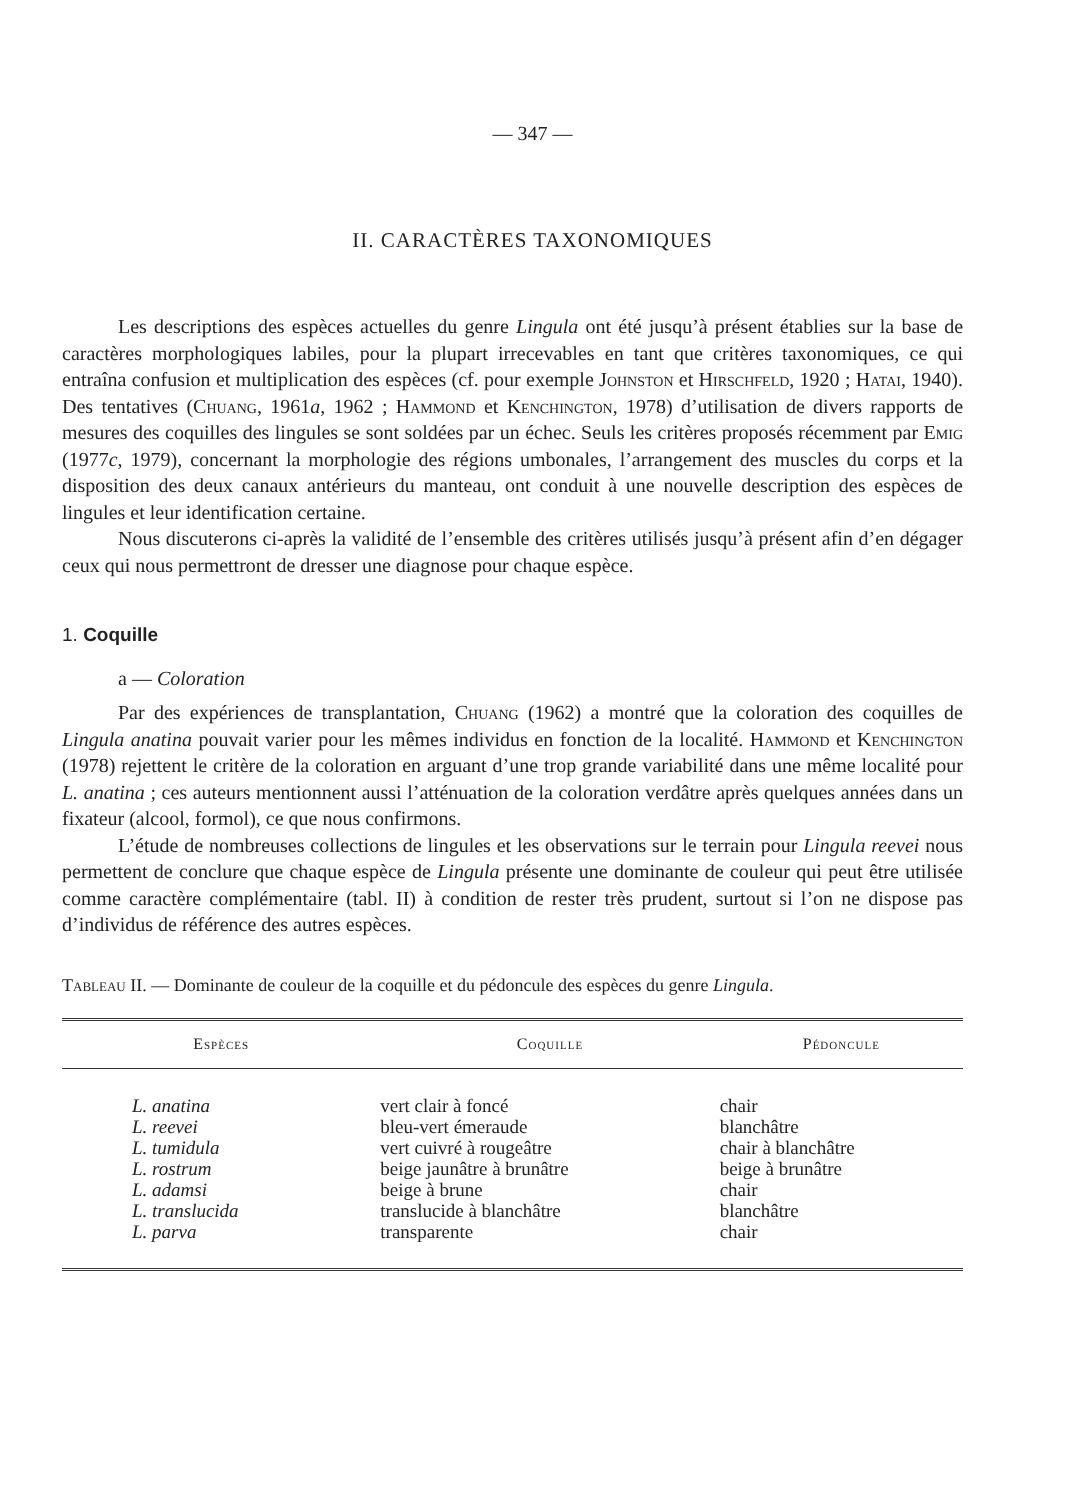— 347 —
II. CARACTÈRES TAXONOMIQUES
Les descriptions des espèces actuelles du genre Lingula ont été jusqu’à présent établies sur la base de caractères morphologiques labiles, pour la plupart irrecevables en tant que critères taxonomiques, ce qui entraîna confusion et multiplication des espèces (cf. pour exemple Johnston et Hirschfeld, 1920 ; Hatai, 1940). Des tentatives (Chuang, 1961a, 1962 ; Hammond et Kenchington, 1978) d’utilisation de divers rapports de mesures des coquilles des lingules se sont soldées par un échec. Seuls les critères proposés récemment par Emig (1977c, 1979), concernant la morphologie des régions umbonales, l’arrangement des muscles du corps et la disposition des deux canaux antérieurs du manteau, ont conduit à une nouvelle description des espèces de lingules et leur identification certaine.
Nous discuterons ci-après la validité de l’ensemble des critères utilisés jusqu’à présent afin d’en dégager ceux qui nous permettront de dresser une diagnose pour chaque espèce.
1. Coquille
a — Coloration
Par des expériences de transplantation, Chuang (1962) a montré que la coloration des coquilles de Lingula anatina pouvait varier pour les mêmes individus en fonction de la localité. Hammond et Kenchington (1978) rejettent le critère de la coloration en arguant d’une trop grande variabilité dans une même localité pour L. anatina ; ces auteurs mentionnent aussi l’atténuation de la coloration verdâtre après quelques années dans un fixateur (alcool, formol), ce que nous confirmons.
L’étude de nombreuses collections de lingules et les observations sur le terrain pour Lingula reevei nous permettent de conclure que chaque espèce de Lingula présente une dominante de couleur qui peut être utilisée comme caractère complémentaire (tabl. II) à condition de rester très prudent, surtout si l’on ne dispose pas d’individus de référence des autres espèces.
Tableau II. — Dominante de couleur de la coquille et du pédoncule des espèces du genre Lingula.
| Espèces | Coquille | Pédoncule |
| --- | --- | --- |
| L. anatina | vert clair à foncé | chair |
| L. reevei | bleu-vert émeraude | blanchâtre |
| L. tumidula | vert cuivré à rougeâtre | chair à blanchâtre |
| L. rostrum | beige jaunâtre à brunâtre | beige à brunâtre |
| L. adamsi | beige à brune | chair |
| L. translucida | translucide à blanchâtre | blanchâtre |
| L. parva | transparente | chair |